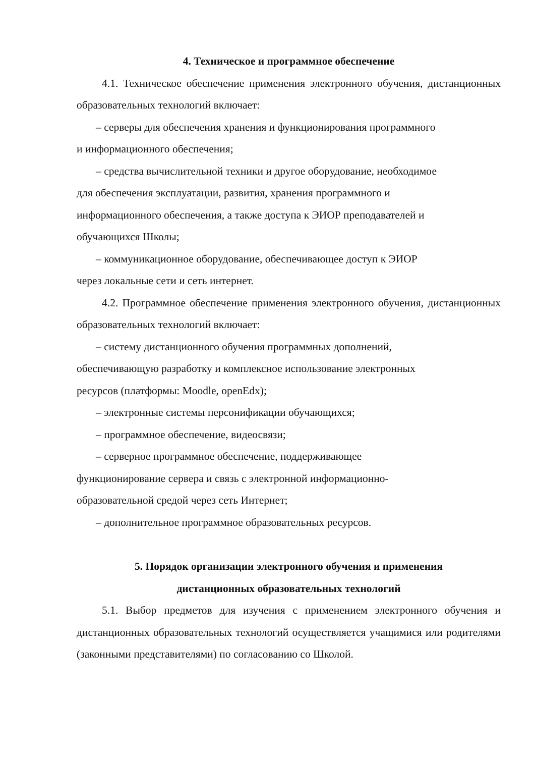4. Техническое и программное обеспечение
4.1. Техническое обеспечение применения электронного обучения, дистанционных образовательных технологий включает:
– серверы для обеспечения хранения и функционирования программного
и информационного обеспечения;
– средства вычислительной техники и другое оборудование, необходимое
для обеспечения эксплуатации, развития, хранения программного и
информационного обеспечения, а также доступа к ЭИОР преподавателей и
обучающихся Школы;
– коммуникационное оборудование, обеспечивающее доступ к ЭИОР
через локальные сети и сеть интернет.
4.2. Программное обеспечение применения электронного обучения, дистанционных образовательных технологий включает:
– систему дистанционного обучения программных дополнений,
обеспечивающую разработку и комплексное использование электронных
ресурсов (платформы: Moodle, openEdx);
– электронные системы персонификации обучающихся;
– программное обеспечение, видеосвязи;
– серверное программное обеспечение, поддерживающее
функционирование сервера и связь с электронной информационно-
образовательной средой через сеть Интернет;
– дополнительное программное образовательных ресурсов.
5. Порядок организации электронного обучения и применения
дистанционных образовательных технологий
5.1. Выбор предметов для изучения с применением электронного обучения и дистанционных образовательных технологий осуществляется учащимися или родителями (законными представителями) по согласованию со Школой.